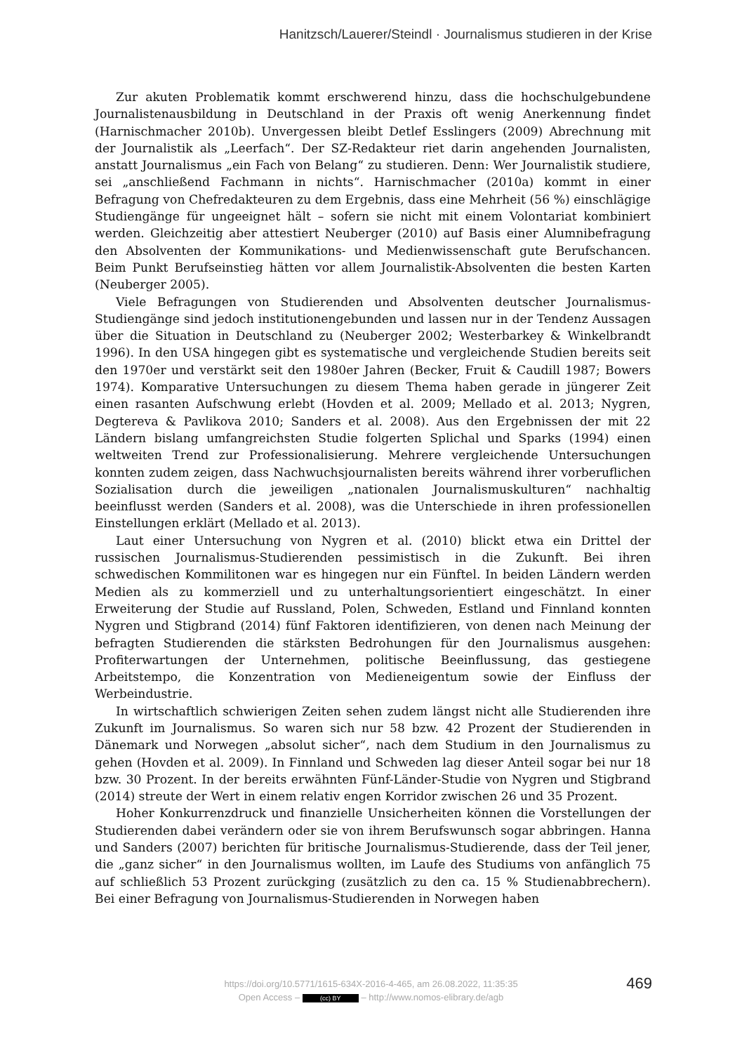Hanitzsch/Lauerer/Steindl · Journalismus studieren in der Krise
Zur akuten Problematik kommt erschwerend hinzu, dass die hochschulgebundene Journalistenausbildung in Deutschland in der Praxis oft wenig Anerkennung findet (Harnischmacher 2010b). Unvergessen bleibt Detlef Esslingers (2009) Abrechnung mit der Journalistik als „Leerfach“. Der SZ-Redakteur riet darin angehenden Journalisten, anstatt Journalismus „ein Fach von Belang“ zu studieren. Denn: Wer Journalistik studiere, sei „anschließend Fachmann in nichts“. Harnischmacher (2010a) kommt in einer Befragung von Chefredakteuren zu dem Ergebnis, dass eine Mehrheit (56 %) einschlägige Studiengänge für ungeeignet hält – sofern sie nicht mit einem Volontariat kombiniert werden. Gleichzeitig aber attestiert Neuberger (2010) auf Basis einer Alumnibefragung den Absolventen der Kommunikations- und Medienwissenschaft gute Berufschancen. Beim Punkt Berufseinstieg hätten vor allem Journalistik-Absolventen die besten Karten (Neuberger 2005).
Viele Befragungen von Studierenden und Absolventen deutscher Journalismus-Studiengänge sind jedoch institutionengebunden und lassen nur in der Tendenz Aussagen über die Situation in Deutschland zu (Neuberger 2002; Westerbarkey & Winkelbrandt 1996). In den USA hingegen gibt es systematische und vergleichende Studien bereits seit den 1970er und verstärkt seit den 1980er Jahren (Becker, Fruit & Caudill 1987; Bowers 1974). Komparative Untersuchungen zu diesem Thema haben gerade in jüngerer Zeit einen rasanten Aufschwung erlebt (Hovden et al. 2009; Mellado et al. 2013; Nygren, Degtereva & Pavlikova 2010; Sanders et al. 2008). Aus den Ergebnissen der mit 22 Ländern bislang umfangreichsten Studie folgerten Splichal und Sparks (1994) einen weltweiten Trend zur Professionalisierung. Mehrere vergleichende Untersuchungen konnten zudem zeigen, dass Nachwuchsjournalisten bereits während ihrer vorberuflichen Sozialisation durch die jeweiligen „nationalen Journalismuskulturen“ nachhaltig beeinflusst werden (Sanders et al. 2008), was die Unterschiede in ihren professionellen Einstellungen erklärt (Mellado et al. 2013).
Laut einer Untersuchung von Nygren et al. (2010) blickt etwa ein Drittel der russischen Journalismus-Studierenden pessimistisch in die Zukunft. Bei ihren schwedischen Kommilitonen war es hingegen nur ein Fünftel. In beiden Ländern werden Medien als zu kommerziell und zu unterhaltungsorientiert eingeschätzt. In einer Erweiterung der Studie auf Russland, Polen, Schweden, Estland und Finnland konnten Nygren und Stigbrand (2014) fünf Faktoren identifizieren, von denen nach Meinung der befragten Studierenden die stärksten Bedrohungen für den Journalismus ausgehen: Profiterwartungen der Unternehmen, politische Beeinflussung, das gestiegene Arbeitstempo, die Konzentration von Medieneigentum sowie der Einfluss der Werbeindustrie.
In wirtschaftlich schwierigen Zeiten sehen zudem längst nicht alle Studierenden ihre Zukunft im Journalismus. So waren sich nur 58 bzw. 42 Prozent der Studierenden in Dänemark und Norwegen „absolut sicher“, nach dem Studium in den Journalismus zu gehen (Hovden et al. 2009). In Finnland und Schweden lag dieser Anteil sogar bei nur 18 bzw. 30 Prozent. In der bereits erwähnten Fünf-Länder-Studie von Nygren und Stigbrand (2014) streute der Wert in einem relativ engen Korridor zwischen 26 und 35 Prozent.
Hoher Konkurrenzdruck und finanzielle Unsicherheiten können die Vorstellungen der Studierenden dabei verändern oder sie von ihrem Berufswunsch sogar abbringen. Hanna und Sanders (2007) berichten für britische Journalismus-Studierende, dass der Teil jener, die „ganz sicher“ in den Journalismus wollten, im Laufe des Studiums von anfänglich 75 auf schließlich 53 Prozent zurückging (zusätzlich zu den ca. 15 % Studienabbrechern). Bei einer Befragung von Journalismus-Studierenden in Norwegen haben
469
https://doi.org/10.5771/1615-634X-2016-4-465, am 26.08.2022, 11:35:35
Open Access – (cc) BY – http://www.nomos-elibrary.de/agb